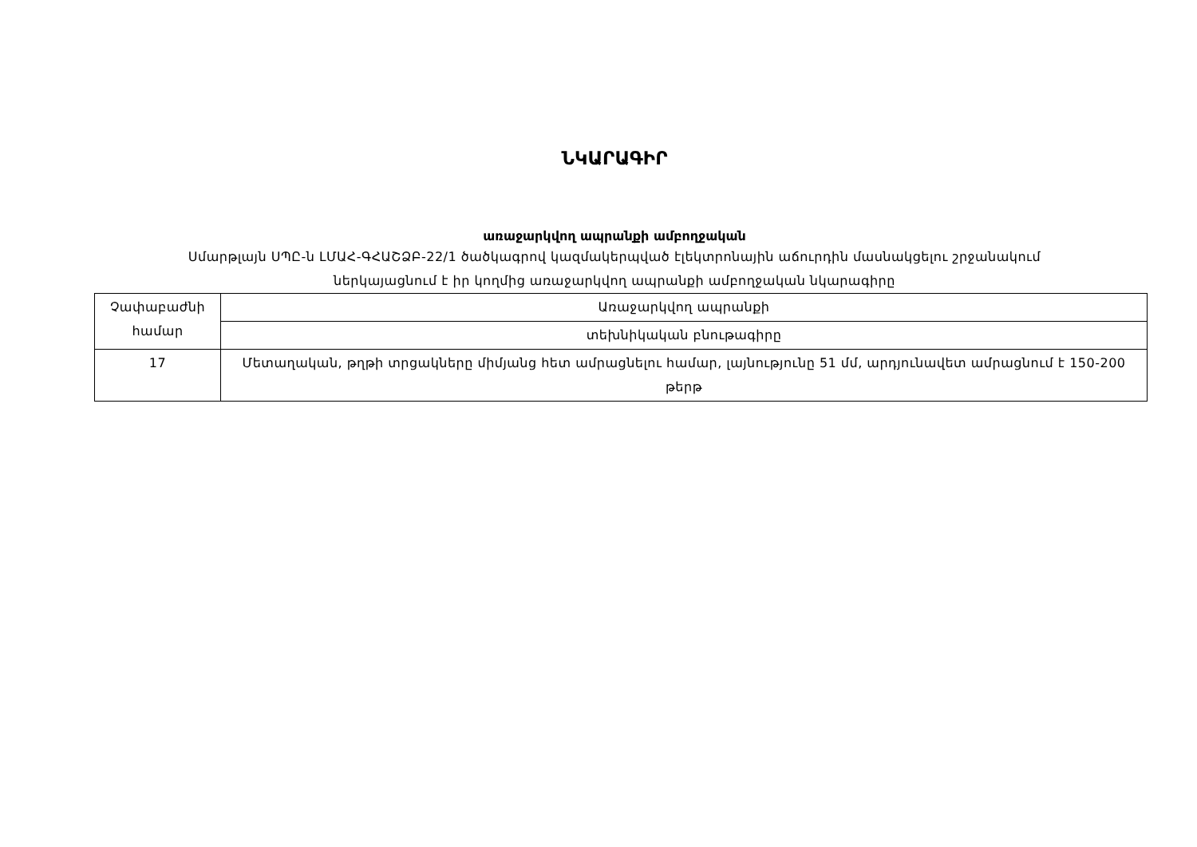ՆԿԱՐԱԳԻՐ
առաջարկվող ապրանքի ամբողջական
Սմարթլայն ՍՊԸ-ն ԼՄԱՀ-ԳՀԱՇՁԲ-22/1 ծածկագրով կազմակերպված էլեկտրոնային աճուրդին մասնակցելու շրջանակում
ներկայացնում է իր կողմից առաջարկվող ապրանքի ամբողջական նկարագիրը
| Չափաբաժնի համար | Առաջարկվող ապրանքի |
| | տեխնիկական բնութագիրը |
| 17 | Մետաղական, թղթի տրցակները միմյանց հետ ամրացնելու համար, լայնությունը 51 մմ, արդյունավետ ամրացնում է 150-200 թերթ |